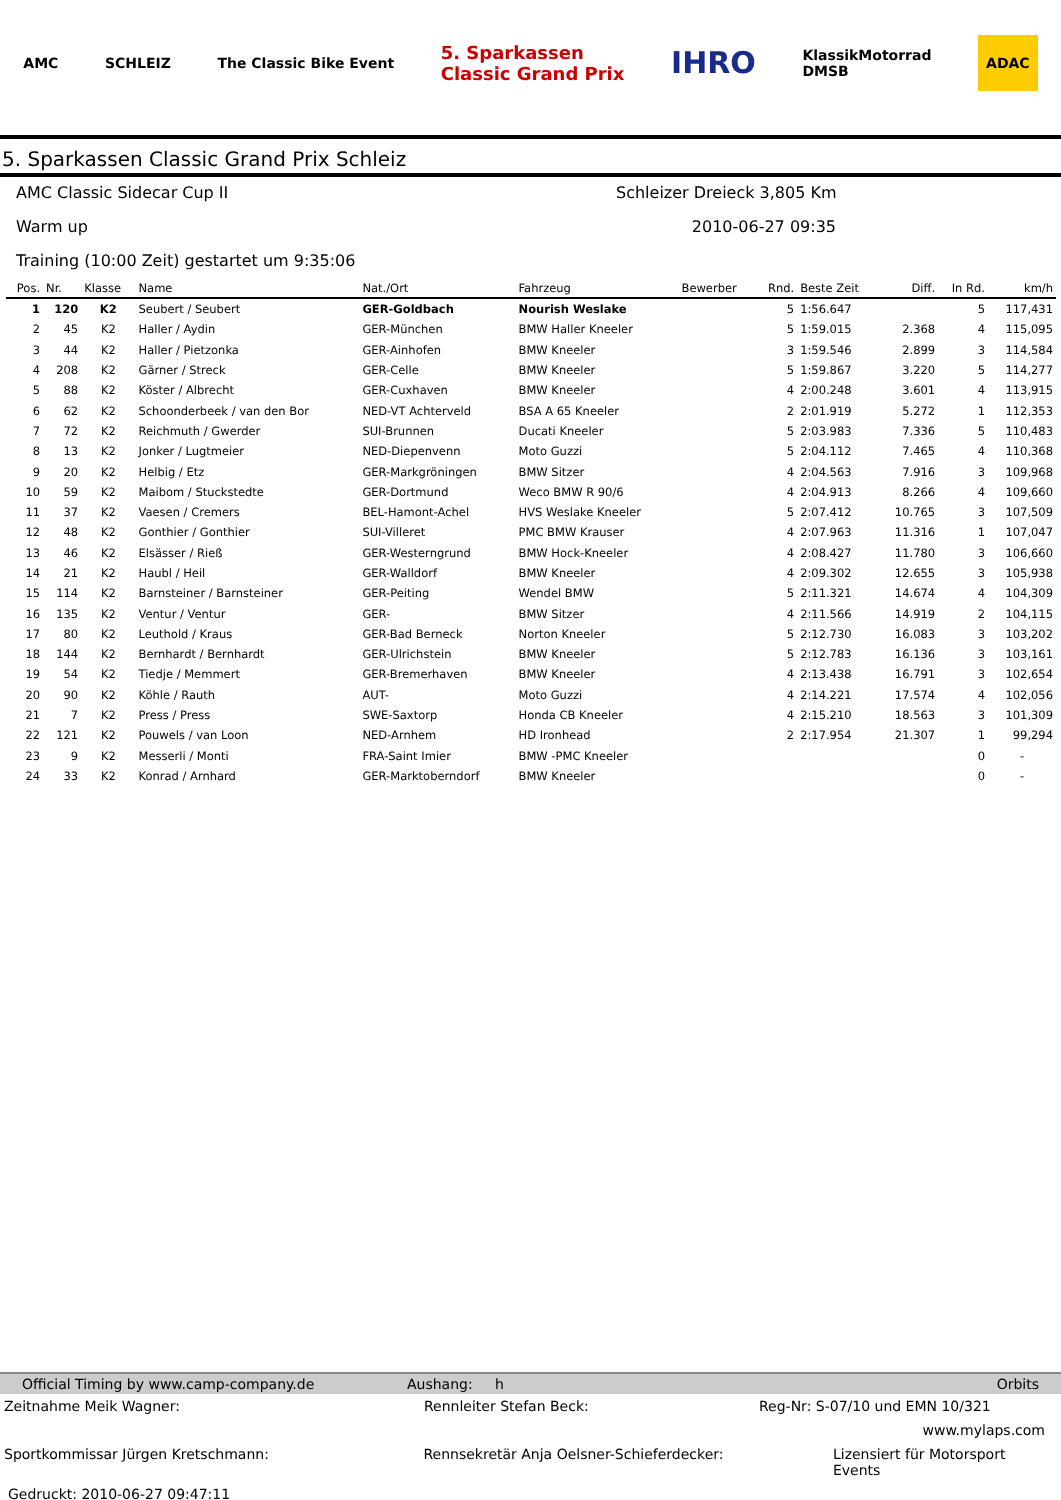AMC SCHLEIZ The Classic Bike Event 5. Sparkassen
Classic Grand Prix IHRO KlassikMotorrad
DMSB ADAC
5. Sparkassen Classic Grand Prix Schleiz
AMC Classic Sidecar Cup II Schleizer Dreieck 3,805 Km
Warm up 2010-06-27 09:35
Training (10:00 Zeit) gestartet um 9:35:06
| Pos. | Nr. | Klasse | Name | Nat./Ort | Fahrzeug | Bewerber | Rnd. | Beste Zeit | Diff. | In Rd. | km/h |
| --- | --- | --- | --- | --- | --- | --- | --- | --- | --- | --- | --- |
| 1 | 120 | K2 | Seubert / Seubert | GER-Goldbach | Nourish Weslake | | 5 | 1:56.647 | | 5 | 117,431 |
| 2 | 45 | K2 | Haller / Aydin | GER-München | BMW Haller Kneeler | | 5 | 1:59.015 | 2.368 | 4 | 115,095 |
| 3 | 44 | K2 | Haller / Pietzonka | GER-Ainhofen | BMW Kneeler | | 3 | 1:59.546 | 2.899 | 3 | 114,584 |
| 4 | 208 | K2 | Gärner / Streck | GER-Celle | BMW Kneeler | | 5 | 1:59.867 | 3.220 | 5 | 114,277 |
| 5 | 88 | K2 | Köster / Albrecht | GER-Cuxhaven | BMW Kneeler | | 4 | 2:00.248 | 3.601 | 4 | 113,915 |
| 6 | 62 | K2 | Schoonderbeek / van den Bor | NED-VT Achterveld | BSA A 65 Kneeler | | 2 | 2:01.919 | 5.272 | 1 | 112,353 |
| 7 | 72 | K2 | Reichmuth / Gwerder | SUI-Brunnen | Ducati Kneeler | | 5 | 2:03.983 | 7.336 | 5 | 110,483 |
| 8 | 13 | K2 | Jonker / Lugtmeier | NED-Diepenvenn | Moto Guzzi | | 5 | 2:04.112 | 7.465 | 4 | 110,368 |
| 9 | 20 | K2 | Helbig / Etz | GER-Markgröningen | BMW Sitzer | | 4 | 2:04.563 | 7.916 | 3 | 109,968 |
| 10 | 59 | K2 | Maibom / Stuckstedte | GER-Dortmund | Weco BMW R 90/6 | | 4 | 2:04.913 | 8.266 | 4 | 109,660 |
| 11 | 37 | K2 | Vaesen / Cremers | BEL-Hamont-Achel | HVS Weslake Kneeler | | 5 | 2:07.412 | 10.765 | 3 | 107,509 |
| 12 | 48 | K2 | Gonthier / Gonthier | SUI-Villeret | PMC BMW Krauser | | 4 | 2:07.963 | 11.316 | 1 | 107,047 |
| 13 | 46 | K2 | Elsässer / Rieß | GER-Westerngrund | BMW Hock-Kneeler | | 4 | 2:08.427 | 11.780 | 3 | 106,660 |
| 14 | 21 | K2 | Haubl / Heil | GER-Walldorf | BMW Kneeler | | 4 | 2:09.302 | 12.655 | 3 | 105,938 |
| 15 | 114 | K2 | Barnsteiner / Barnsteiner | GER-Peiting | Wendel BMW | | 5 | 2:11.321 | 14.674 | 4 | 104,309 |
| 16 | 135 | K2 | Ventur / Ventur | GER- | BMW Sitzer | | 4 | 2:11.566 | 14.919 | 2 | 104,115 |
| 17 | 80 | K2 | Leuthold / Kraus | GER-Bad Berneck | Norton Kneeler | | 5 | 2:12.730 | 16.083 | 3 | 103,202 |
| 18 | 144 | K2 | Bernhardt / Bernhardt | GER-Ulrichstein | BMW Kneeler | | 5 | 2:12.783 | 16.136 | 3 | 103,161 |
| 19 | 54 | K2 | Tiedje / Memmert | GER-Bremerhaven | BMW Kneeler | | 4 | 2:13.438 | 16.791 | 3 | 102,654 |
| 20 | 90 | K2 | Köhle / Rauth | AUT- | Moto Guzzi | | 4 | 2:14.221 | 17.574 | 4 | 102,056 |
| 21 | 7 | K2 | Press / Press | SWE-Saxtorp | Honda CB Kneeler | | 4 | 2:15.210 | 18.563 | 3 | 101,309 |
| 22 | 121 | K2 | Pouwels / van Loon | NED-Arnhem | HD Ironhead | | 2 | 2:17.954 | 21.307 | 1 | 99,294 |
| 23 | 9 | K2 | Messerli / Monti | FRA-Saint Imier | BMW -PMC Kneeler | | | | | 0 | - |
| 24 | 33 | K2 | Konrad / Arnhard | GER-Marktoberndorf | BMW Kneeler | | | | | 0 | - |
Official Timing by www.camp-company.de Aushang: h Orbits
Zeitnahme Meik Wagner: Rennleiter Stefan Beck: Reg-Nr: S-07/10 und EMN 10/321
www.mylaps.com
Sportkommissar Jürgen Kretschmann: Rennsekretär Anja Oelsner-Schieferdecker: Lizensiert für Motorsport Events
Gedruckt: 2010-06-27 09:47:11